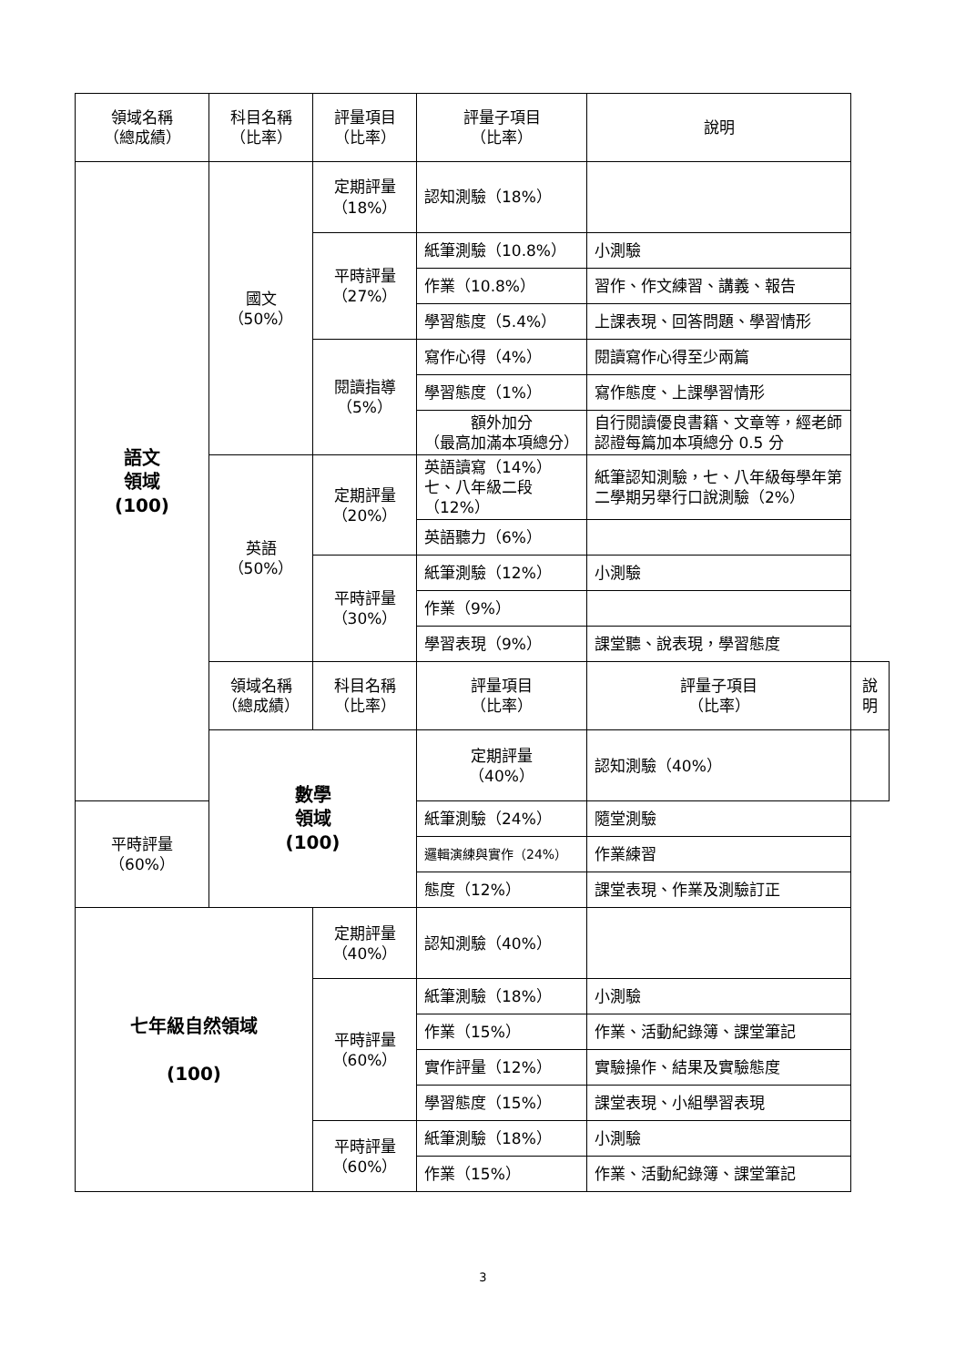| 領域名稱 （總成績） | 科目名稱 （比率） | 評量項目 （比率） | 評量子項目 （比率） | 說明 | |
| --- | --- | --- | --- | --- | --- |
| 語文 領域 (100) | 國文 （50%） | 定期評量 （18%） | 認知測驗（18%） | | |
| | | 平時評量 （27%） | 紙筆測驗（10.8%） | 小測驗 | |
| | | | 作業（10.8%） | 習作、作文練習、講義、報告 | |
| | | | 學習態度（5.4%） | 上課表現、回答問題、學習情形 | |
| | | 閱讀指導 （5%） | 寫作心得（4%） | 閱讀寫作心得至少兩篇 | |
| | | | 學習態度（1%） | 寫作態度、上課學習情形 | |
| | | | 額外加分 （最高加滿本項總分） | 自行閱讀優良書籍、文章等，經老師認證每篇加本項總分 0.5 分 | |
| | 英語 （50%） | 定期評量 （20%） | 英語讀寫（14%）七、八年級二段（12%） | 紙筆認知測驗，七、八年級每學年第二學期另舉行口說測驗（2%） | |
| | | | 英語聽力（6%） | | |
| | | 平時評量 （30%） | 紙筆測驗（12%） | 小測驗 | |
| | | | 作業（9%） | | |
| | | | 學習表現（9%） | 課堂聽、說表現，學習態度 | |
| | 領域名稱 （總成績） | 科目名稱 （比率） | 評量項目 （比率） | 評量子項目 （比率） | 說明 |
| | 數學 領域 (100) | | 定期評量 （40%） | 認知測驗（40%） | |
| 平時評量 （60%） | | | 紙筆測驗（24%） | 隨堂測驗 | |
| | | | 邏輯演練與實作（24%） | 作業練習 | |
| | | | 態度（12%） | 課堂表現、作業及測驗訂正 | |
| 七年級自然領域 (100) | | 定期評量 （40%） | 認知測驗（40%） | | |
| | | 平時評量 （60%） | 紙筆測驗（18%） | 小測驗 | |
| | | | 作業（15%） | 作業、活動紀錄簿、課堂筆記 | |
| | | | 實作評量（12%） | 實驗操作、結果及實驗態度 | |
| | | | 學習態度（15%） | 課堂表現、小組學習表現 | |
| | | 平時評量 （60%） | 紙筆測驗（18%） | 小測驗 | |
| | | | 作業（15%） | 作業、活動紀錄簿、課堂筆記 | |
3